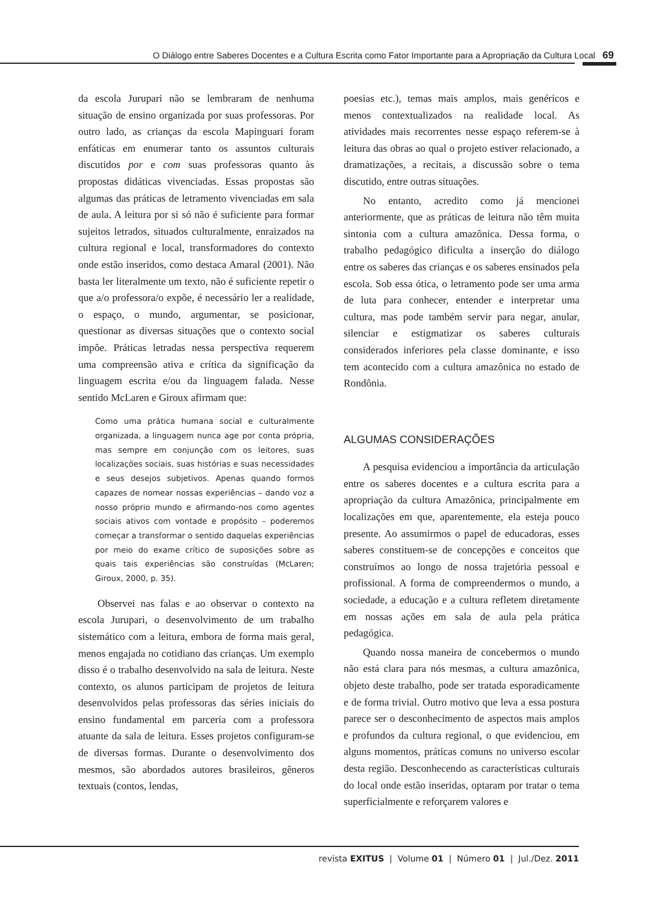O Diálogo entre Saberes Docentes e a Cultura Escrita como Fator Importante para a Apropriação da Cultura Local 69
da escola Jurupari não se lembraram de nenhuma situação de ensino organizada por suas professoras. Por outro lado, as crianças da escola Mapinguari foram enfáticas em enumerar tanto os assuntos culturais discutidos por e com suas professoras quanto às propostas didáticas vivenciadas. Essas propostas são algumas das práticas de letramento vivenciadas em sala de aula. A leitura por si só não é suficiente para formar sujeitos letrados, situados culturalmente, enraizados na cultura regional e local, transformadores do contexto onde estão inseridos, como destaca Amaral (2001). Não basta ler literalmente um texto, não é suficiente repetir o que a/o professora/o expõe, é necessário ler a realidade, o espaço, o mundo, argumentar, se posicionar, questionar as diversas situações que o contexto social impõe. Práticas letradas nessa perspectiva requerem uma compreensão ativa e crítica da significação da linguagem escrita e/ou da linguagem falada. Nesse sentido McLaren e Giroux afirmam que:
Como uma prática humana social e culturalmente organizada, a linguagem nunca age por conta própria, mas sempre em conjunção com os leitores, suas localizações sociais, suas histórias e suas necessidades e seus desejos subjetivos. Apenas quando formos capazes de nomear nossas experiências – dando voz a nosso próprio mundo e afirmando-nos como agentes sociais ativos com vontade e propósito – poderemos começar a transformar o sentido daquelas experiências por meio do exame crítico de suposições sobre as quais tais experiências são construídas (McLaren; Giroux, 2000, p. 35).
Observei nas falas e ao observar o contexto na escola Jurupari, o desenvolvimento de um trabalho sistemático com a leitura, embora de forma mais geral, menos engajada no cotidiano das crianças. Um exemplo disso é o trabalho desenvolvido na sala de leitura. Neste contexto, os alunos participam de projetos de leitura desenvolvidos pelas professoras das séries iniciais do ensino fundamental em parceria com a professora atuante da sala de leitura. Esses projetos configuram-se de diversas formas. Durante o desenvolvimento dos mesmos, são abordados autores brasileiros, gêneros textuais (contos, lendas,
poesias etc.), temas mais amplos, mais genéricos e menos contextualizados na realidade local. As atividades mais recorrentes nesse espaço referem-se à leitura das obras ao qual o projeto estiver relacionado, a dramatizações, a recitais, a discussão sobre o tema discutido, entre outras situações.
No entanto, acredito como já mencionei anteriormente, que as práticas de leitura não têm muita sintonia com a cultura amazônica. Dessa forma, o trabalho pedagógico dificulta a inserção do diálogo entre os saberes das crianças e os saberes ensinados pela escola. Sob essa ótica, o letramento pode ser uma arma de luta para conhecer, entender e interpretar uma cultura, mas pode também servir para negar, anular, silenciar e estigmatizar os saberes culturais considerados inferiores pela classe dominante, e isso tem acontecido com a cultura amazônica no estado de Rondônia.
ALGUMAS CONSIDERAÇÕES
A pesquisa evidenciou a importância da articulação entre os saberes docentes e a cultura escrita para a apropriação da cultura Amazônica, principalmente em localizações em que, aparentemente, ela esteja pouco presente. Ao assumirmos o papel de educadoras, esses saberes constituem-se de concepções e conceitos que construímos ao longo de nossa trajetória pessoal e profissional. A forma de compreendermos o mundo, a sociedade, a educação e a cultura refletem diretamente em nossas ações em sala de aula pela prática pedagógica.
Quando nossa maneira de concebermos o mundo não está clara para nós mesmas, a cultura amazônica, objeto deste trabalho, pode ser tratada esporadicamente e de forma trivial. Outro motivo que leva a essa postura parece ser o desconhecimento de aspectos mais amplos e profundos da cultura regional, o que evidenciou, em alguns momentos, práticas comuns no universo escolar desta região. Desconhecendo as características culturais do local onde estão inseridas, optaram por tratar o tema superficialmente e reforçarem valores e
revista EXITUS | Volume 01 | Número 01 | Jul./Dez. 2011